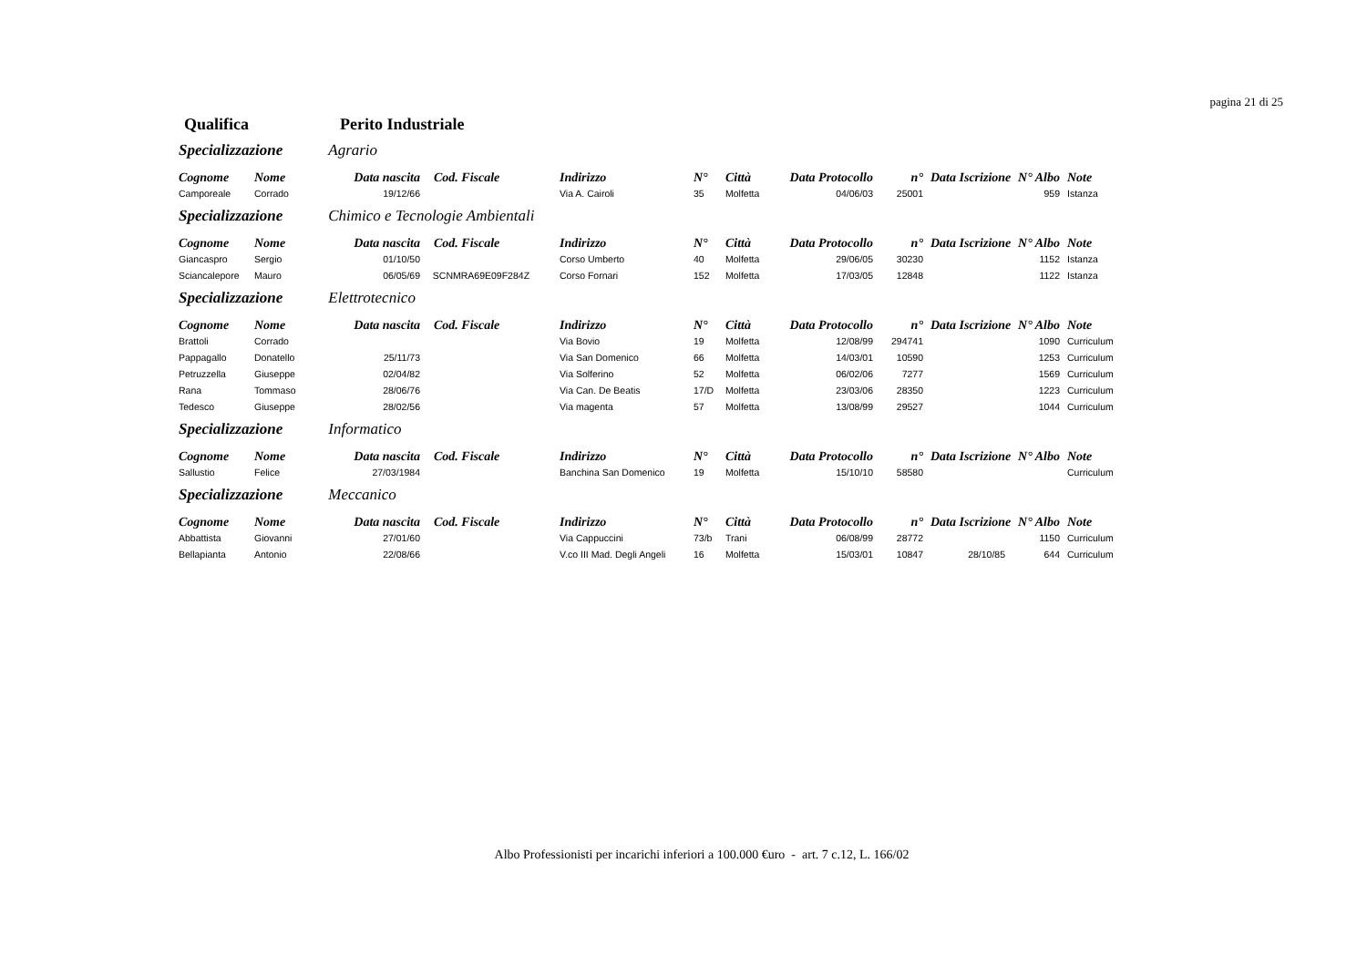pagina 21 di 25
Qualifica Perito Industriale
Specializzazione Agrario
| Cognome | Nome | Data nascita | Cod. Fiscale | Indirizzo | N° | Città | Data Protocollo | n° | Data Iscrizione | N° Albo | Note |
| --- | --- | --- | --- | --- | --- | --- | --- | --- | --- | --- | --- |
| Camporeale | Corrado | 19/12/66 | | Via A. Cairoli | 35 | Molfetta | 04/06/03 | 25001 | | 959 | Istanza |
Specializzazione Chimico e Tecnologie Ambientali
| Cognome | Nome | Data nascita | Cod. Fiscale | Indirizzo | N° | Città | Data Protocollo | n° | Data Iscrizione | N° Albo | Note |
| --- | --- | --- | --- | --- | --- | --- | --- | --- | --- | --- | --- |
| Giancaspro | Sergio | 01/10/50 | | Corso Umberto | 40 | Molfetta | 29/06/05 | 30230 | | 1152 | Istanza |
| Sciancalepore | Mauro | 06/05/69 | SCNMRA69E09F284Z | Corso Fornari | 152 | Molfetta | 17/03/05 | 12848 | | 1122 | Istanza |
Specializzazione Elettrotecnico
| Cognome | Nome | Data nascita | Cod. Fiscale | Indirizzo | N° | Città | Data Protocollo | n° | Data Iscrizione | N° Albo | Note |
| --- | --- | --- | --- | --- | --- | --- | --- | --- | --- | --- | --- |
| Brattoli | Corrado | | | Via Bovio | 19 | Molfetta | 12/08/99 | 294741 | | 1090 | Curriculum |
| Pappagallo | Donatello | 25/11/73 | | Via San Domenico | 66 | Molfetta | 14/03/01 | 10590 | | 1253 | Curriculum |
| Petruzzella | Giuseppe | 02/04/82 | | Via Solferino | 52 | Molfetta | 06/02/06 | 7277 | | 1569 | Curriculum |
| Rana | Tommaso | 28/06/76 | | Via Can. De Beatis | 17/D | Molfetta | 23/03/06 | 28350 | | 1223 | Curriculum |
| Tedesco | Giuseppe | 28/02/56 | | Via magenta | 57 | Molfetta | 13/08/99 | 29527 | | 1044 | Curriculum |
Specializzazione Informatico
| Cognome | Nome | Data nascita | Cod. Fiscale | Indirizzo | N° | Città | Data Protocollo | n° | Data Iscrizione | N° Albo | Note |
| --- | --- | --- | --- | --- | --- | --- | --- | --- | --- | --- | --- |
| Sallustio | Felice | 27/03/1984 | | Banchina San Domenico | 19 | Molfetta | 15/10/10 | 58580 | | | Curriculum |
Specializzazione Meccanico
| Cognome | Nome | Data nascita | Cod. Fiscale | Indirizzo | N° | Città | Data Protocollo | n° | Data Iscrizione | N° Albo | Note |
| --- | --- | --- | --- | --- | --- | --- | --- | --- | --- | --- | --- |
| Abbattista | Giovanni | 27/01/60 | | Via Cappuccini | 73/b | Trani | 06/08/99 | 28772 | | 1150 | Curriculum |
| Bellapianta | Antonio | 22/08/66 | | V.co III Mad. Degli Angeli | 16 | Molfetta | 15/03/01 | 10847 | 28/10/85 | 644 | Curriculum |
Albo Professionisti per incarichi inferiori a 100.000 €uro - art. 7 c.12, L. 166/02